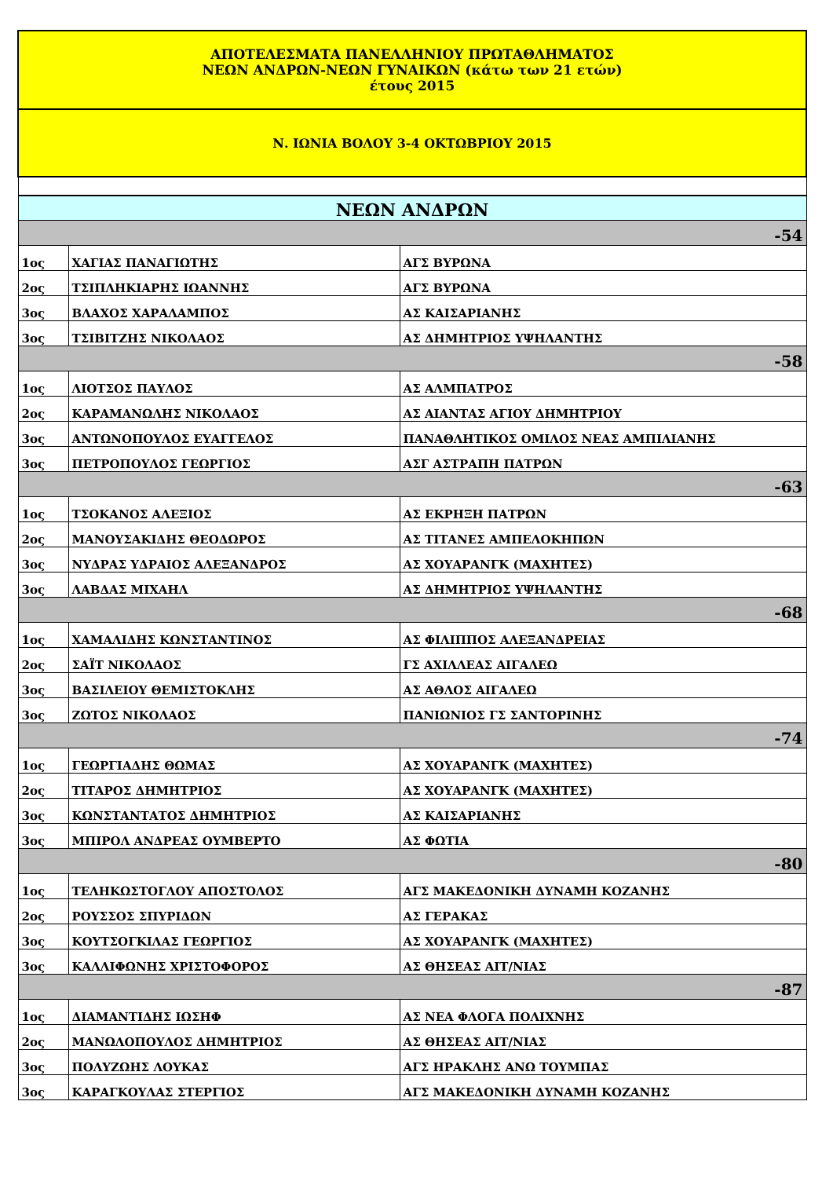| ΑΠΟΤΕΛΕΣΜΑΤΑ ΠΑΝΕΛΛΗΝΙΟΥ ΠΡΩΤΑΘΛΗΜΑΤΟΣ ΝΕΩΝ ΑΝΔΡΩΝ-ΝΕΩΝ ΓΥΝΑΙΚΩΝ (κάτω των 21 ετών) έτους 2015 | | |
| Ν. ΙΩΝΙΑ ΒΟΛΟΥ 3-4 ΟΚΤΩΒΡΙΟΥ 2015 | | |
| ΝΕΩΝ ΑΝΔΡΩΝ | | |
| -54 | | |
| 1ος | ΧΑΓΙΑΣ ΠΑΝΑΓΙΩΤΗΣ | ΑΓΣ ΒΥΡΩΝΑ |
| 2ος | ΤΣΙΠΛΗΚΙΑΡΗΣ ΙΩΑΝΝΗΣ | ΑΓΣ ΒΥΡΩΝΑ |
| 3ος | ΒΛΑΧΟΣ ΧΑΡΑΛΑΜΠΟΣ | ΑΣ ΚΑΙΣΑΡΙΑΝΗΣ |
| 3ος | ΤΣΙΒΙΤΖΗΣ ΝΙΚΟΛΑΟΣ | ΑΣ ΔΗΜΗΤΡΙΟΣ ΥΨΗΛΑΝΤΗΣ |
| -58 | | |
| 1ος | ΛΙΟΤΣΟΣ ΠΑΥΛΟΣ | ΑΣ ΑΛΜΠΑΤΡΟΣ |
| 2ος | ΚΑΡΑΜΑΝΩΛΗΣ ΝΙΚΟΛΑΟΣ | ΑΣ ΑΙΑΝΤΑΣ ΑΓΙΟΥ ΔΗΜΗΤΡΙΟΥ |
| 3ος | ΑΝΤΩΝΟΠΟΥΛΟΣ ΕΥΑΓΓΕΛΟΣ | ΠΑΝΑΘΛΗΤΙΚΟΣ ΟΜΙΛΟΣ ΝΕΑΣ ΑΜΠΙΛΙΑΝΗΣ |
| 3ος | ΠΕΤΡΟΠΟΥΛΟΣ ΓΕΩΡΓΙΟΣ | ΑΣΓ ΑΣΤΡΑΠΗ ΠΑΤΡΩΝ |
| -63 | | |
| 1ος | ΤΣΟΚΑΝΟΣ ΑΛΕΞΙΟΣ | ΑΣ ΕΚΡΗΞΗ ΠΑΤΡΩΝ |
| 2ος | ΜΑΝΟΥΣΑΚΙΔΗΣ ΘΕΟΔΩΡΟΣ | ΑΣ ΤΙΤΑΝΕΣ ΑΜΠΕΛΟΚΗΠΩΝ |
| 3ος | ΝΥΔΡΑΣ ΥΔΡΑΙΟΣ ΑΛΕΞΑΝΔΡΟΣ | ΑΣ ΧΟΥΑΡΑΝΓΚ (ΜΑΧΗΤΕΣ) |
| 3ος | ΛΑΒΔΑΣ ΜΙΧΑΗΛ | ΑΣ ΔΗΜΗΤΡΙΟΣ ΥΨΗΛΑΝΤΗΣ |
| -68 | | |
| 1ος | ΧΑΜΑΛΙΔΗΣ ΚΩΝΣΤΑΝΤΙΝΟΣ | ΑΣ ΦΙΛΙΠΠΟΣ ΑΛΕΞΑΝΔΡΕΙΑΣ |
| 2ος | ΣΑΪΤ ΝΙΚΟΛΑΟΣ | ΓΣ ΑΧΙΛΛΕΑΣ ΑΙΓΑΛΕΩ |
| 3ος | ΒΑΣΙΛΕΙΟΥ ΘΕΜΙΣΤΟΚΛΗΣ | ΑΣ ΑΘΛΟΣ ΑΙΓΑΛΕΩ |
| 3ος | ΖΩΤΟΣ ΝΙΚΟΛΑΟΣ | ΠΑΝΙΩΝΙΟΣ ΓΣ ΣΑΝΤΟΡΙΝΗΣ |
| -74 | | |
| 1ος | ΓΕΩΡΓΙΑΔΗΣ ΘΩΜΑΣ | ΑΣ ΧΟΥΑΡΑΝΓΚ (ΜΑΧΗΤΕΣ) |
| 2ος | ΤΙΤΑΡΟΣ ΔΗΜΗΤΡΙΟΣ | ΑΣ ΧΟΥΑΡΑΝΓΚ (ΜΑΧΗΤΕΣ) |
| 3ος | ΚΩΝΣΤΑΝΤΑΤΟΣ ΔΗΜΗΤΡΙΟΣ | ΑΣ ΚΑΙΣΑΡΙΑΝΗΣ |
| 3ος | ΜΠΙΡΟΛ ΑΝΔΡΕΑΣ ΟΥΜΒΕΡΤΟ | ΑΣ ΦΩΤΙΑ |
| -80 | | |
| 1ος | ΤΕΛΗΚΩΣΤΟΓΛΟΥ ΑΠΟΣΤΟΛΟΣ | ΑΓΣ ΜΑΚΕΔΟΝΙΚΗ ΔΥΝΑΜΗ ΚΟΖΑΝΗΣ |
| 2ος | ΡΟΥΣΣΟΣ ΣΠΥΡΙΔΩΝ | ΑΣ ΓΕΡΑΚΑΣ |
| 3ος | ΚΟΥΤΣΟΓΚΙΛΑΣ ΓΕΩΡΓΙΟΣ | ΑΣ ΧΟΥΑΡΑΝΓΚ (ΜΑΧΗΤΕΣ) |
| 3ος | ΚΑΛΛΙΦΩΝΗΣ ΧΡΙΣΤΟΦΟΡΟΣ | ΑΣ ΘΗΣΕΑΣ ΑΙΤ/ΝΙΑΣ |
| -87 | | |
| 1ος | ΔΙΑΜΑΝΤΙΔΗΣ ΙΩΣΗΦ | ΑΣ ΝΕΑ ΦΛΟΓΑ ΠΟΛΙΧΝΗΣ |
| 2ος | ΜΑΝΩΛΟΠΟΥΛΟΣ ΔΗΜΗΤΡΙΟΣ | ΑΣ ΘΗΣΕΑΣ ΑΙΤ/ΝΙΑΣ |
| 3ος | ΠΟΛΥΖΩΗΣ ΛΟΥΚΑΣ | ΑΓΣ ΗΡΑΚΛΗΣ ΑΝΩ ΤΟΥΜΠΑΣ |
| 3ος | ΚΑΡΑΓΚΟΥΛΑΣ ΣΤΕΡΓΙΟΣ | ΑΓΣ ΜΑΚΕΔΟΝΙΚΗ ΔΥΝΑΜΗ ΚΟΖΑΝΗΣ |